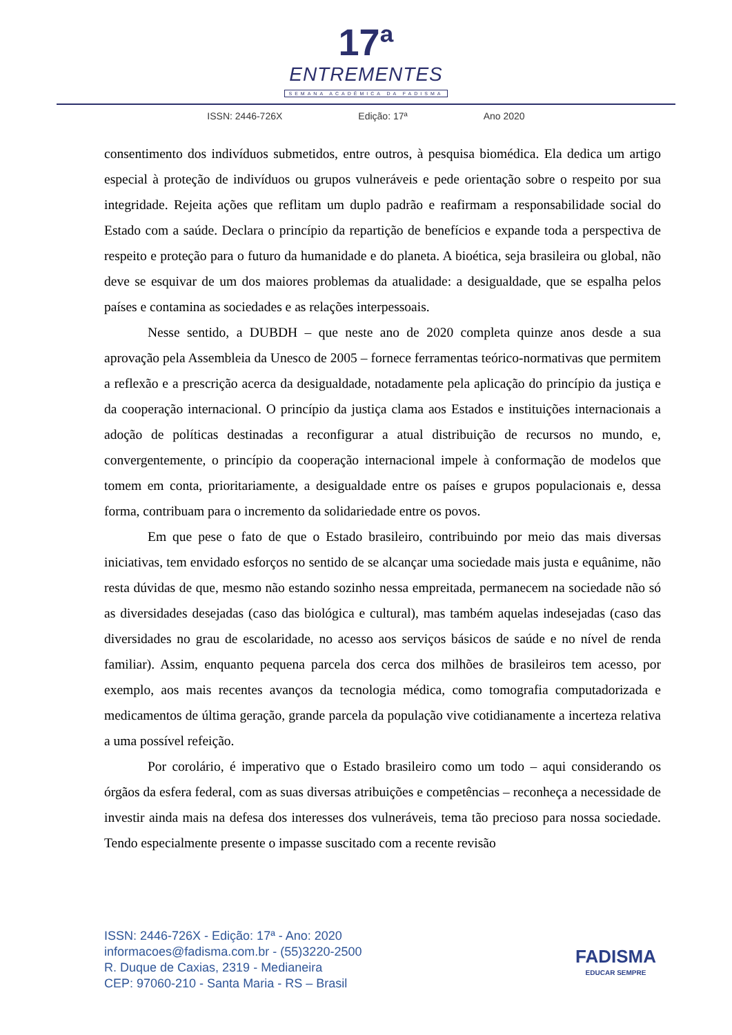17ª
ENTREMENTES
SEMANA ACADÊMICA DA FADISMA
ISSN: 2446-726X Edição: 17ª Ano 2020
consentimento dos indivíduos submetidos, entre outros, à pesquisa biomédica. Ela dedica um artigo especial à proteção de indivíduos ou grupos vulneráveis e pede orientação sobre o respeito por sua integridade. Rejeita ações que reflitam um duplo padrão e reafirmam a responsabilidade social do Estado com a saúde. Declara o princípio da repartição de benefícios e expande toda a perspectiva de respeito e proteção para o futuro da humanidade e do planeta. A bioética, seja brasileira ou global, não deve se esquivar de um dos maiores problemas da atualidade: a desigualdade, que se espalha pelos países e contamina as sociedades e as relações interpessoais.
Nesse sentido, a DUBDH – que neste ano de 2020 completa quinze anos desde a sua aprovação pela Assembleia da Unesco de 2005 – fornece ferramentas teórico-normativas que permitem a reflexão e a prescrição acerca da desigualdade, notadamente pela aplicação do princípio da justiça e da cooperação internacional. O princípio da justiça clama aos Estados e instituições internacionais a adoção de políticas destinadas a reconfigurar a atual distribuição de recursos no mundo, e, convergentemente, o princípio da cooperação internacional impele à conformação de modelos que tomem em conta, prioritariamente, a desigualdade entre os países e grupos populacionais e, dessa forma, contribuam para o incremento da solidariedade entre os povos.
Em que pese o fato de que o Estado brasileiro, contribuindo por meio das mais diversas iniciativas, tem envidado esforços no sentido de se alcançar uma sociedade mais justa e equânime, não resta dúvidas de que, mesmo não estando sozinho nessa empreitada, permanecem na sociedade não só as diversidades desejadas (caso das biológica e cultural), mas também aquelas indesejadas (caso das diversidades no grau de escolaridade, no acesso aos serviços básicos de saúde e no nível de renda familiar). Assim, enquanto pequena parcela dos cerca dos milhões de brasileiros tem acesso, por exemplo, aos mais recentes avanços da tecnologia médica, como tomografia computadorizada e medicamentos de última geração, grande parcela da população vive cotidianamente a incerteza relativa a uma possível refeição.
Por corolário, é imperativo que o Estado brasileiro como um todo – aqui considerando os órgãos da esfera federal, com as suas diversas atribuições e competências – reconheça a necessidade de investir ainda mais na defesa dos interesses dos vulneráveis, tema tão precioso para nossa sociedade. Tendo especialmente presente o impasse suscitado com a recente revisão
ISSN: 2446-726X - Edição: 17ª - Ano: 2020
informacoes@fadisma.com.br - (55)3220-2500
R. Duque de Caxias, 2319 - Medianeira
CEP: 97060-210 - Santa Maria - RS – Brasil
FADISMA
EDUCAR SEMPRE